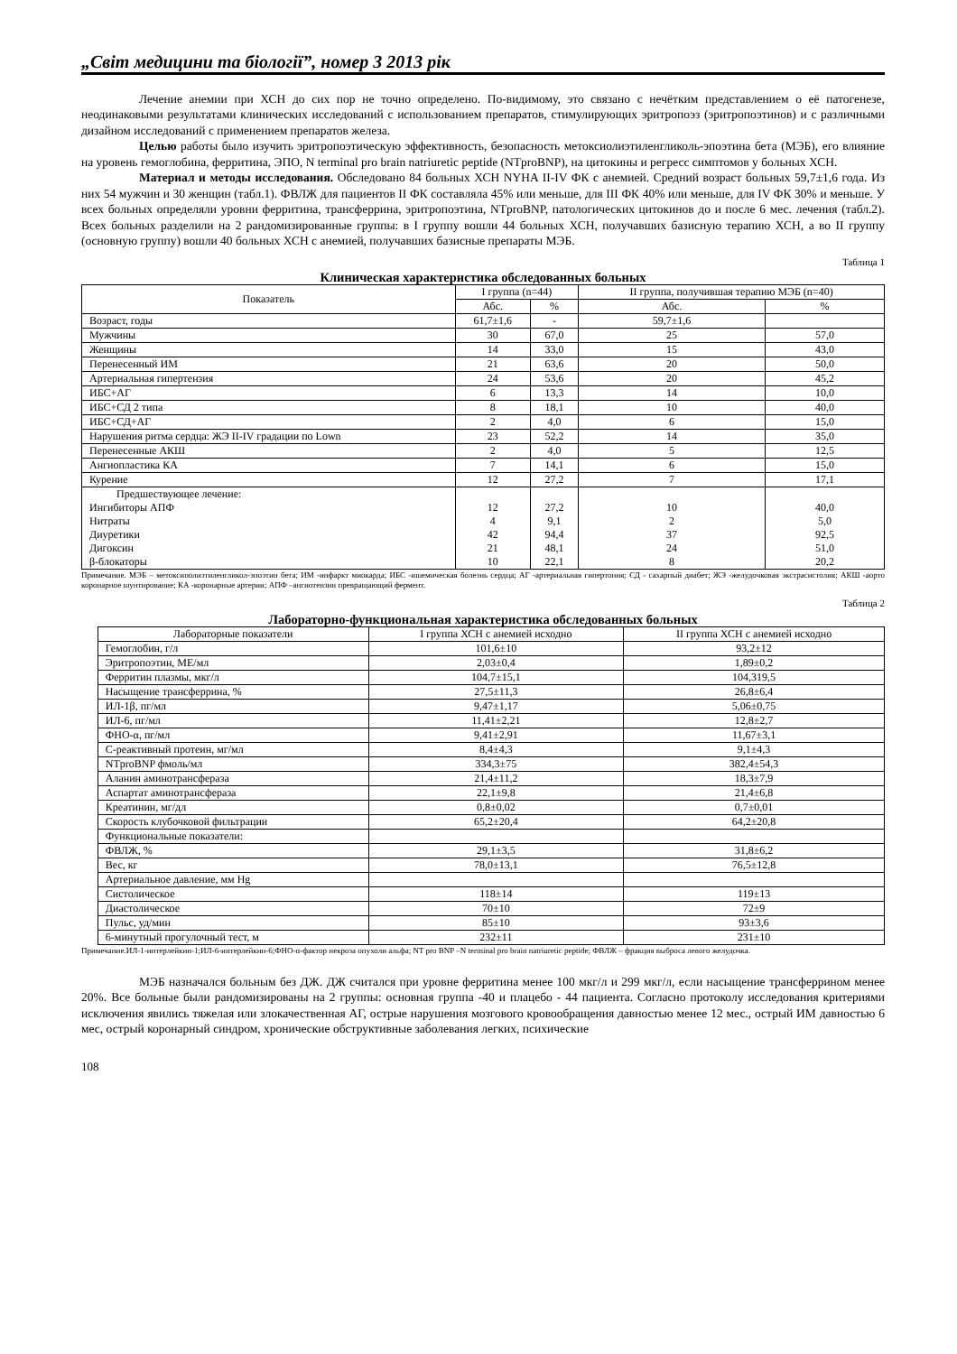„Світ медицини та біології”, номер 3 2013 рік
Лечение анемии при ХСН до сих пор не точно определено. По-видимому, это связано с нечётким представлением о её патогенезе, неодинаковыми результатами клинических исследований с использованием препаратов, стимулирующих эритропоэз (эритропоэтинов) и с различными дизайном исследований с применением препаратов железа.
Целью работы было изучить эритропоэтическую эффективность, безопасность метоксиолиэтиленгликоль-эпоэтина бета (МЭБ), его влияние на уровень гемоглобина, ферритина, ЭПО, N terminal pro brain natriuretic peptide (NTproBNP), на цитокины и регресс симптомов у больных ХСН.
Материал и методы исследования. Обследовано 84 больных ХСН NYHA II-IV ФК с анемией. Средний возраст больных 59,7±1,6 года. Из них 54 мужчин и 30 женщин (табл.1). ФВЛЖ для пациентов II ФК составляла 45% или меньше, для III ФК 40% или меньше, для IV ФК 30% и меньше. У всех больных определяли уровни ферритина, трансферрина, эритропоэтина, NTproBNP, патологических цитокинов до и после 6 мес. лечения (табл.2). Всех больных разделили на 2 рандомизированные группы: в I группу вошли 44 больных ХСН, получавших базисную терапию ХСН, а во II группу (основную группу) вошли 40 больных ХСН с анемией, получавших базисные препараты МЭБ.
Таблица 1
Клиническая характеристика обследованных больных
| Показатель | I группа (n=44) | | II группа, получившая терапию МЭБ (n=40) | |
| --- | --- | --- | --- | --- |
| | Абс. | % | Абс. | % |
| Возраст, годы | 61,7±1,6 | - | 59,7±1,6 | |
| Мужчины | 30 | 67,0 | 25 | 57,0 |
| Женщины | 14 | 33,0 | 15 | 43,0 |
| Перенесенный ИМ | 21 | 63,6 | 20 | 50,0 |
| Артериальная гипертензия | 24 | 53,6 | 20 | 45,2 |
| ИБС+АГ | 6 | 13,3 | 14 | 10,0 |
| ИБС+СД 2 типа | 8 | 18,1 | 10 | 40,0 |
| ИБС+СД+АГ | 2 | 4,0 | 6 | 15,0 |
| Нарушения ритма сердца: ЖЭ II-IV градации по Lown | 23 | 52,2 | 14 | 35,0 |
| Перенесенные АКШ | 2 | 4,0 | 5 | 12,5 |
| Ангиопластика КА | 7 | 14,1 | 6 | 15,0 |
| Курение | 12 | 27,2 | 7 | 17,1 |
| Предшествующее лечение: Ингибиторы АПФ Нитраты Диуретики Дигоксин β-блокаторы | 12 4 42 21 10 | 27,2 9,1 94,4 48,1 22,1 | 10 2 37 24 8 | 40,0 5,0 92,5 51,0 20,2 |
Примечание. МЭБ – метоксиполиэтиленгликол-эпоэтин бета; ИМ -инфаркт миокарда; ИБС -ишемическая болезнь сердца; АГ -артериальная гипертония; СД - сахарный диабет; ЖЭ -желудочковая экстрасистолия; АКШ -аорто коронарное шунтирование; КА -коронарные артерии; АПФ –ангиотензин превращающий фермент.
Таблица 2
Лабораторно-функциональная характеристика обследованных больных
| Лабораторные показатели | I группа ХСН с анемией исходно | II группа ХСН с анемией исходно |
| --- | --- | --- |
| Гемоглобин, г/л | 101,6±10 | 93,2±12 |
| Эритропоэтин, МЕ/мл | 2,03±0,4 | 1,89±0,2 |
| Ферритин плазмы, мкг/л | 104,7±15,1 | 104,319,5 |
| Насыщение трансферрина, % | 27,5±11,3 | 26,8±6,4 |
| ИЛ-1β, пг/мл | 9,47±1,17 | 5,06±0,75 |
| ИЛ-6, пг/мл | 11,41±2,21 | 12,8±2,7 |
| ФНО-α, пг/мл | 9,41±2,91 | 11,67±3,1 |
| С-реактивный протеин, мг/мл | 8,4±4,3 | 9,1±4,3 |
| NTproBNP фмоль/мл | 334,3±75 | 382,4±54,3 |
| Аланин аминотрансфераза | 21,4±11,2 | 18,3±7,9 |
| Аспартат аминотрансфераза | 22,1±9,8 | 21,4±6,8 |
| Креатинин, мг/дл | 0,8±0,02 | 0,7±0,01 |
| Скорость клубочковой фильтрации | 65,2±20,4 | 64,2±20,8 |
| Функциональные показатели: | | |
| ФВЛЖ, % | 29,1±3,5 | 31,8±6,2 |
| Вес, кг | 78,0±13,1 | 76,5±12,8 |
| Артериальное давление, мм Hg | | |
| Систолическое | 118±14 | 119±13 |
| Диастолическое | 70±10 | 72±9 |
| Пульс, уд/мин | 85±10 | 93±3,6 |
| 6-минутный прогулочный тест, м | 232±11 | 231±10 |
Примечание.ИЛ-1-интерлейкин-1;ИЛ-6-интерлейкин-6;ФНО-α-фактор некроза опухоли альфа; NT pro BNP –N terminal pro brain natriuretic peptide; ФВЛЖ – фракция выброса левого желудочка.
МЭБ назначался больным без ДЖ. ДЖ считался при уровне ферритина менее 100 мкг/л и 299 мкг/л, если насыщение трансферрином менее 20%. Все больные были рандомизированы на 2 группы: основная группа -40 и плацебо - 44 пациента. Согласно протоколу исследования критериями исключения явились тяжелая или злокачественная АГ, острые нарушения мозгового кровообращения давностью менее 12 мес., острый ИМ давностью 6 мес, острый коронарный синдром, хронические обструктивные заболевания легких, психические
108